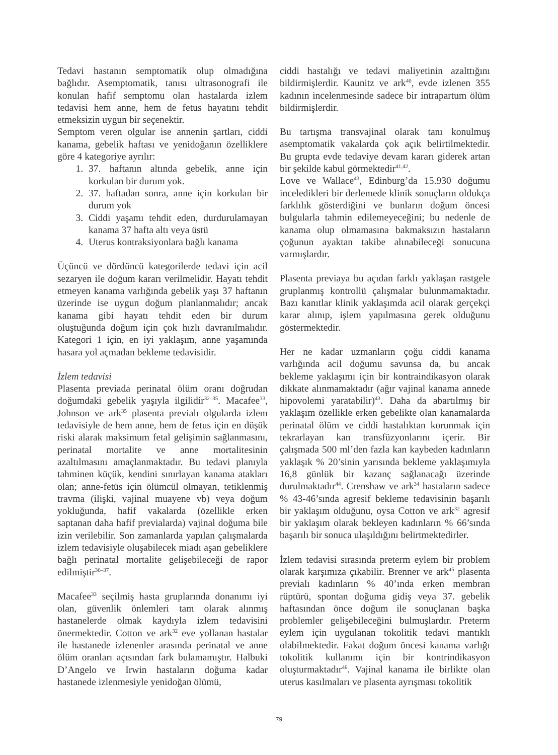Tedavi hastanın semptomatik olup olmadığına bağlıdır. Asemptomatik, tanısı ultrasonografi ile konulan hafif semptomu olan hastalarda izlem tedavisi hem anne, hem de fetus hayatını tehdit etmeksizin uygun bir seçenektir.
Semptom veren olgular ise annenin şartları, ciddi kanama, gebelik haftası ve yenidoğanın özelliklere göre 4 kategoriye ayrılır:
1. 37. haftanın altında gebelik, anne için korkulan bir durum yok.
2. 37. haftadan sonra, anne için korkulan bir durum yok
3. Ciddi yaşamı tehdit eden, durdurulamayan kanama 37 hafta altı veya üstü
4. Uterus kontraksiyonlara bağlı kanama
Üçüncü ve dördüncü kategorilerde tedavi için acil sezaryen ile doğum kararı verilmelidir. Hayatı tehdit etmeyen kanama varlığında gebelik yaşı 37 haftanın üzerinde ise uygun doğum planlanmalıdır; ancak kanama gibi hayatı tehdit eden bir durum oluştuğunda doğum için çok hızlı davranılmalıdır. Kategori 1 için, en iyi yaklaşım, anne yaşamında hasara yol açmadan bekleme tedavisidir.
İzlem tedavisi
Plasenta previada perinatal ölüm oranı doğrudan doğumdaki gebelik yaşıyla ilgilidir<sup>32–35</sup>. Macafee<sup>33</sup>, Johnson ve ark<sup>35</sup> plasenta previalı olgularda izlem tedavisiyle de hem anne, hem de fetus için en düşük riski alarak maksimum fetal gelişimin sağlanmasını, perinatal mortalite ve anne mortalitesinin azaltılmasını amaçlanmaktadır. Bu tedavi planıyla tahminen küçük, kendini sınırlayan kanama atakları olan; anne-fetüs için ölümcül olmayan, tetiklenmiş travma (ilişki, vajinal muayene vb) veya doğum yokluğunda, hafif vakalarda (özellikle erken saptanan daha hafif previalarda) vajinal doğuma bile izin verilebilir. Son zamanlarda yapılan çalışmalarda izlem tedavisiyle oluşabilecek miadı aşan gebeliklere bağlı perinatal mortalite gelişebileceği de rapor edilmiştir<sup>36–37</sup>.
Macafee<sup>33</sup> seçilmiş hasta gruplarında donanımı iyi olan, güvenlik önlemleri tam olarak alınmış hastanelerde olmak kaydıyla izlem tedavisini önermektedir. Cotton ve ark<sup>32</sup> eve yollanan hastalar ile hastanede izlenenler arasında perinatal ve anne ölüm oranları açısından fark bulamamıştır. Halbuki D’Angelo ve Irwin hastaların doğuma kadar hastanede izlenmesiyle yenidoğan ölümü,
ciddi hastalığı ve tedavi maliyetinin azalttığını bildirmişlerdir. Kaunitz ve ark<sup>40</sup>, evde izlenen 355 kadının incelenmesinde sadece bir intrapartum ölüm bildirmişlerdir.
Bu tartışma transvajinal olarak tanı konulmuş asemptomatik vakalarda çok açık belirtilmektedir. Bu grupta evde tedaviye devam kararı giderek artan bir şekilde kabul görmektedir<sup>41,42</sup>.
Love ve Wallace<sup>43</sup>, Edinburg’da 15.930 doğumu inceledikleri bir derlemede klinik sonuçların oldukça farklılık gösterdiğini ve bunların doğum öncesi bulgularla tahmin edilemeyeceğini; bu nedenle de kanama olup olmamasına bakmaksızın hastaların çoğunun ayaktan takibe alınabileceği sonucuna varmışlardır.
Plasenta previaya bu açıdan farklı yaklaşan rastgele gruplanmış kontrollü çalışmalar bulunmamaktadır. Bazı kanıtlar klinik yaklaşımda acil olarak gerçekçi karar alınıp, işlem yapılmasına gerek olduğunu göstermektedir.
Her ne kadar uzmanların çoğu ciddi kanama varlığında acil doğumu savunsa da, bu ancak bekleme yaklaşımı için bir kontraindikasyon olarak dikkate alınmamaktadır (ağır vajinal kanama annede hipovolemi yaratabilir)<sup>43</sup>. Daha da abartılmış bir yaklaşım özellikle erken gebelikte olan kanamalarda perinatal ölüm ve ciddi hastalıktan korunmak için tekrarlayan kan transfüzyonlarını içerir. Bir çalışmada 500 ml’den fazla kan kaybeden kadınların yaklaşık % 20’sinin yarısında bekleme yaklaşımıyla 16,8 günlük bir kazanç sağlanacağı üzerinde durulmaktadır<sup>44</sup>. Crenshaw ve ark<sup>34</sup> hastaların sadece % 43-46’sında agresif bekleme tedavisinin başarılı bir yaklaşım olduğunu, oysa Cotton ve ark<sup>32</sup> agresif bir yaklaşım olarak bekleyen kadınların % 66’sında başarılı bir sonuca ulaşıldığını belirtmektedirler.
İzlem tedavisi sırasında preterm eylem bir problem olarak karşımıza çıkabilir. Brenner ve ark<sup>45</sup> plasenta previalı kadınların % 40’ında erken membran rüptürü, spontan doğuma gidiş veya 37. gebelik haftasından önce doğum ile sonuçlanan başka problemler gelişebileceğini bulmuşlardır. Preterm eylem için uygulanan tokolitik tedavi mantıklı olabilmektedir. Fakat doğum öncesi kanama varlığı tokolitik kullanımı için bir kontrindikasyon oluşturmaktadır<sup>46</sup>. Vajinal kanama ile birlikte olan uterus kasılmaları ve plasenta ayrışması tokolitik
79